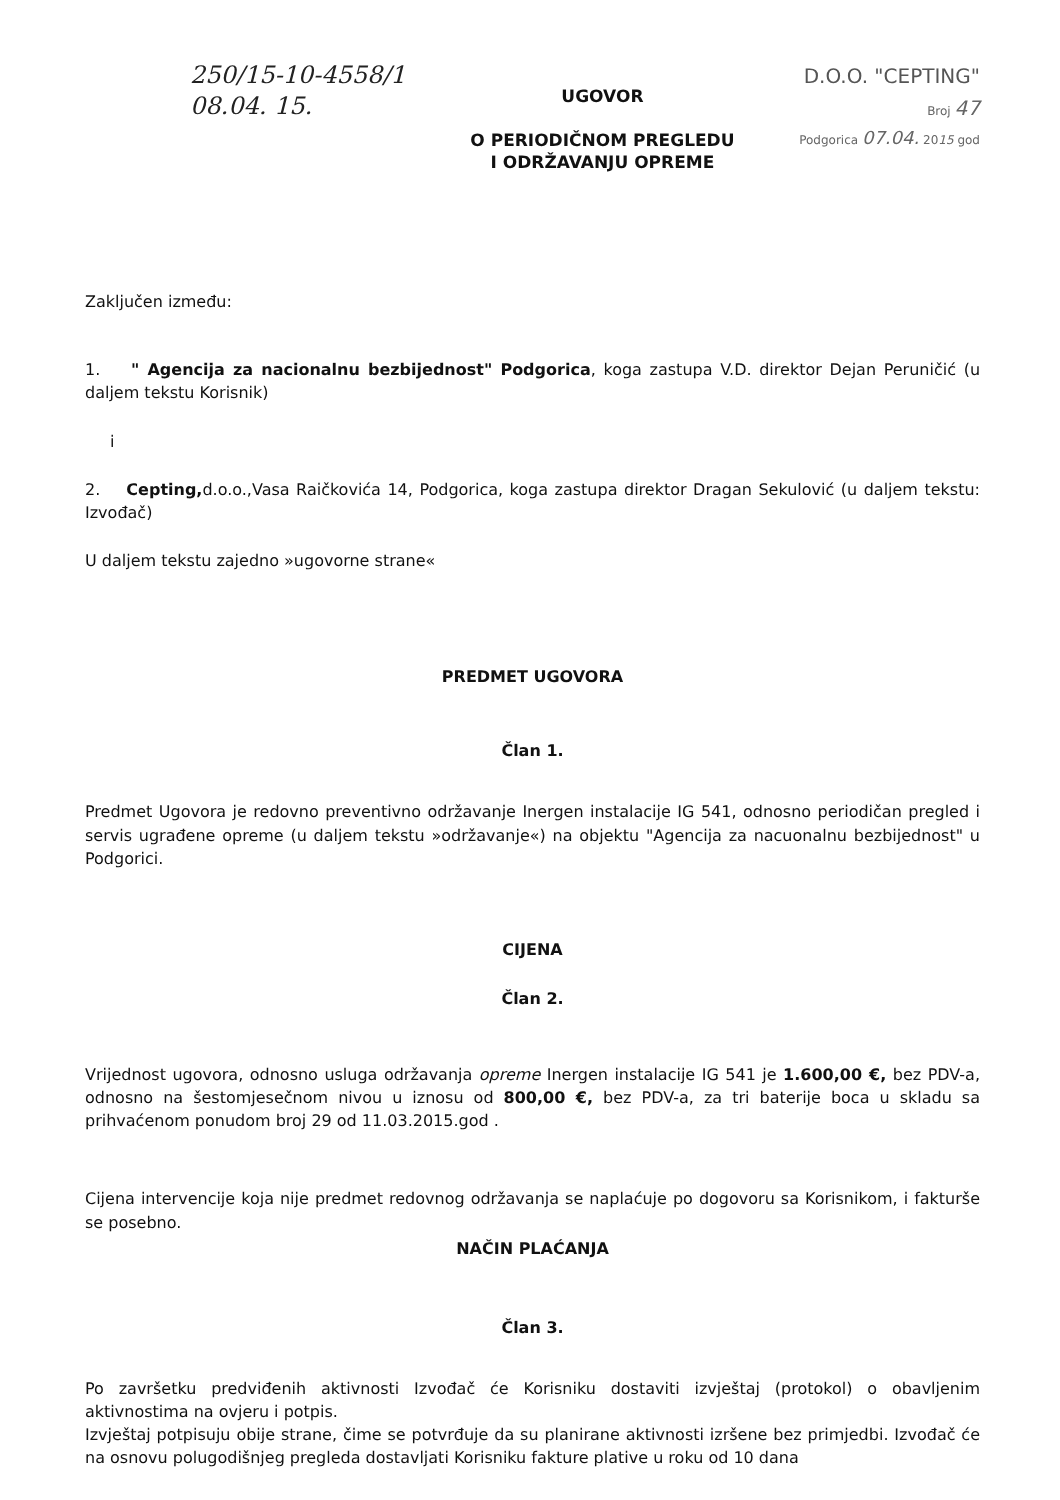250/15-10-4558/1
08.04. 15.
UGOVOR
O PERIODIČNOM PREGLEDU
I ODRŽAVANJU OPREME
D.O.O. "CEPTING"
Broj 47
Podgorica 07.04. 2015 god
Zaključen između:
1. " Agencija za nacionalnu bezbijednost" Podgorica, koga zastupa V.D. direktor Dejan Peruničić (u daljem tekstu Korisnik)
i
2. Cepting, d.o.o.,Vasa Raičkovića 14, Podgorica, koga zastupa direktor Dragan Sekulović (u daljem tekstu: Izvođač)
U daljem tekstu zajedno »ugovorne strane«
PREDMET UGOVORA
Član 1.
Predmet Ugovora je redovno preventivno održavanje Inergen instalacije IG 541, odnosno periodičan pregled i servis ugrađene opreme (u daljem tekstu »održavanje«) na objektu "Agencija za nacuonalnu bezbijednost" u Podgorici.
CIJENA
Član 2.
Vrijednost ugovora, odnosno usluga održavanja opreme Inergen instalacije IG 541 je 1.600,00 €, bez PDV-a, odnosno na šestomjesečnom nivou u iznosu od 800,00 €, bez PDV-a, za tri baterije boca u skladu sa prihvaćenom ponudom broj 29 od 11.03.2015.god .
Cijena intervencije koja nije predmet redovnog održavanja se naplaćuje po dogovoru sa Korisnikom, i fakturše se posebno.
NAČIN PLAĆANJA
Član 3.
Po završetku predviđenih aktivnosti Izvođač će Korisniku dostaviti izvještaj (protokol) o obavljenim aktivnostima na ovjeru i potpis.
Izvještaj potpisuju obije strane, čime se potvrđuje da su planirane aktivnosti izršene bez primjedbi. Izvođač će na osnovu polugodišnjeg pregleda dostavljati Korisniku fakture plative u roku od 10 dana